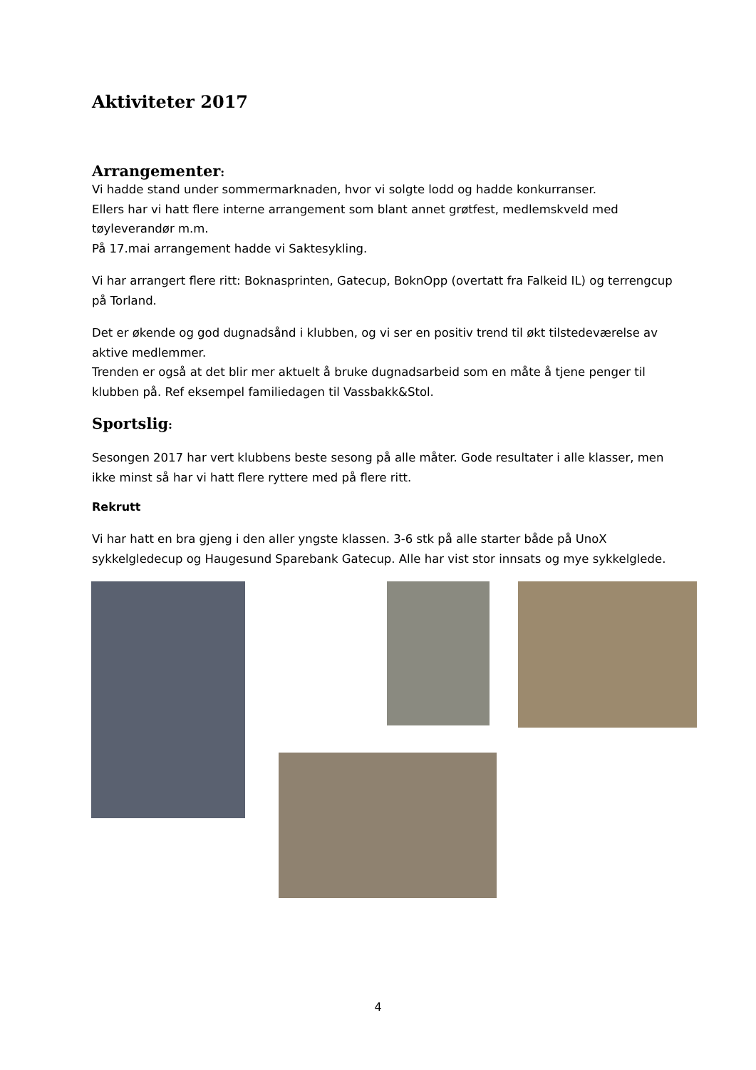Aktiviteter 2017
Arrangementer:
Vi hadde stand under sommermarknaden, hvor vi solgte lodd og hadde konkurranser.
Ellers har vi hatt flere interne arrangement som blant annet grøtfest, medlemskveld med tøyleverandør m.m.
På 17.mai arrangement hadde vi Saktesykling.
Vi har arrangert flere ritt: Boknasprinten, Gatecup, BoknOpp (overtatt fra Falkeid IL) og terrengcup på Torland.
Det er økende og god dugnadsånd i klubben, og vi ser en positiv trend til økt tilstedeværelse av aktive medlemmer.
Trenden er også at det blir mer aktuelt å bruke dugnadsarbeid som en måte å tjene penger til klubben på. Ref eksempel familiedagen til Vassbakk&Stol.
Sportslig:
Sesongen 2017 har vert klubbens beste sesong på alle måter. Gode resultater i alle klasser, men ikke minst så har vi hatt flere ryttere med på flere ritt.
Rekrutt
Vi har hatt en bra gjeng i den aller yngste klassen. 3-6 stk på alle starter både på UnoX sykkelgledecup og Haugesund Sparebank Gatecup. Alle har vist stor innsats og mye sykkelglede.
4